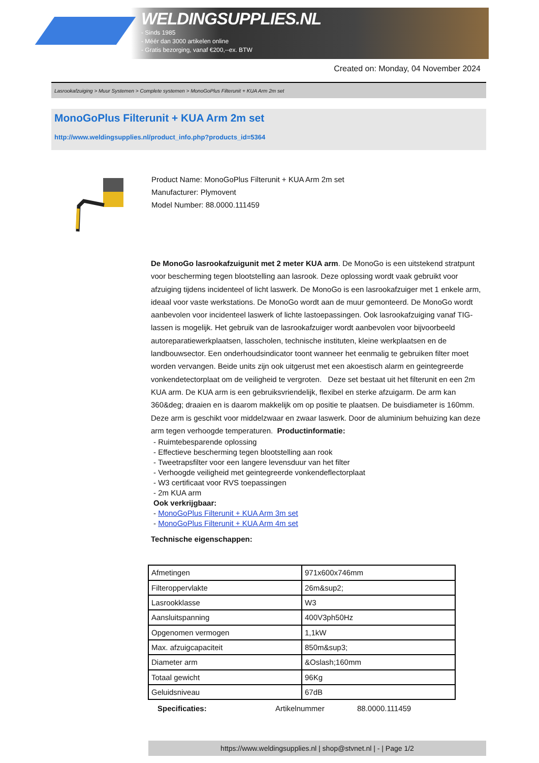WELDINGSUPPLIES.NL
- Sinds 1985
- Méér dan 3000 artikelen online
- Gratis bezorging, vanaf €200,--ex. BTW
Created on: Monday, 04 November 2024
Lasrookafzuiging > Muur Systemen > Complete systemen > MonoGoPlus Filterunit + KUA Arm 2m set
MonoGoPlus Filterunit + KUA Arm 2m set
http://www.weldingsupplies.nl/product_info.php?products_id=5364
Product Name: MonoGoPlus Filterunit + KUA Arm 2m set
Manufacturer: Plymovent
Model Number: 88.0000.111459
De MonoGo lasrookafzuigunit met 2 meter KUA arm. De MonoGo is een uitstekend stratpunt voor bescherming tegen blootstelling aan lasrook. Deze oplossing wordt vaak gebruikt voor afzuiging tijdens incidenteel of licht laswerk. De MonoGo is een lasrookafzuiger met 1 enkele arm, ideaal voor vaste werkstations. De MonoGo wordt aan de muur gemonteerd. De MonoGo wordt aanbevolen voor incidenteel laswerk of lichte lastoepassingen. Ook lasrookafzuiging vanaf TIG-lassen is mogelijk. Het gebruik van de lasrookafzuiger wordt aanbevolen voor bijvoorbeeld autoreparatiewerkplaatsen, lasscholen, technische instituten, kleine werkplaatsen en de landbouwsector. Een onderhoudsindicator toont wanneer het eenmalig te gebruiken filter moet worden vervangen. Beide units zijn ook uitgerust met een akoestisch alarm en geintegreerde vonkendetectorplaat om de veiligheid te vergroten. Deze set bestaat uit het filterunit en een 2m KUA arm. De KUA arm is een gebruiksvriendelijk, flexibel en sterke afzuigarm. De arm kan 360&deg; draaien en is daarom makkelijk om op positie te plaatsen. De buisdiameter is 160mm. Deze arm is geschikt voor middelzwaar en zwaar laswerk. Door de aluminium behuizing kan deze arm tegen verhoogde temperaturen. Productinformatie:
- Ruimtebesparende oplossing
- Effectieve bescherming tegen blootstelling aan rook
- Tweetrapsfilter voor een langere levensduur van het filter
- Verhoogde veiligheid met geintegreerde vonkendeflectorplaat
- W3 certificaat voor RVS toepassingen
- 2m KUA arm
Ook verkrijgbaar:
- MonoGoPlus Filterunit + KUA Arm 3m set
- MonoGoPlus Filterunit + KUA Arm 4m set
Technische eigenschappen:
| Afmetingen | 971x600x746mm |
| Filteroppervlakte | 26m&sup2; |
| Lasrookklasse | W3 |
| Aansluitspanning | 400V3ph50Hz |
| Opgenomen vermogen | 1,1kW |
| Max. afzuigcapaciteit | 850m&sup3; |
| Diameter arm | &Oslash;160mm |
| Totaal gewicht | 96Kg |
| Geluidsniveau | 67dB |
Specificaties: Artikelnummer 88.0000.111459
https://www.weldingsupplies.nl | shop@stvnet.nl | - | Page 1/2